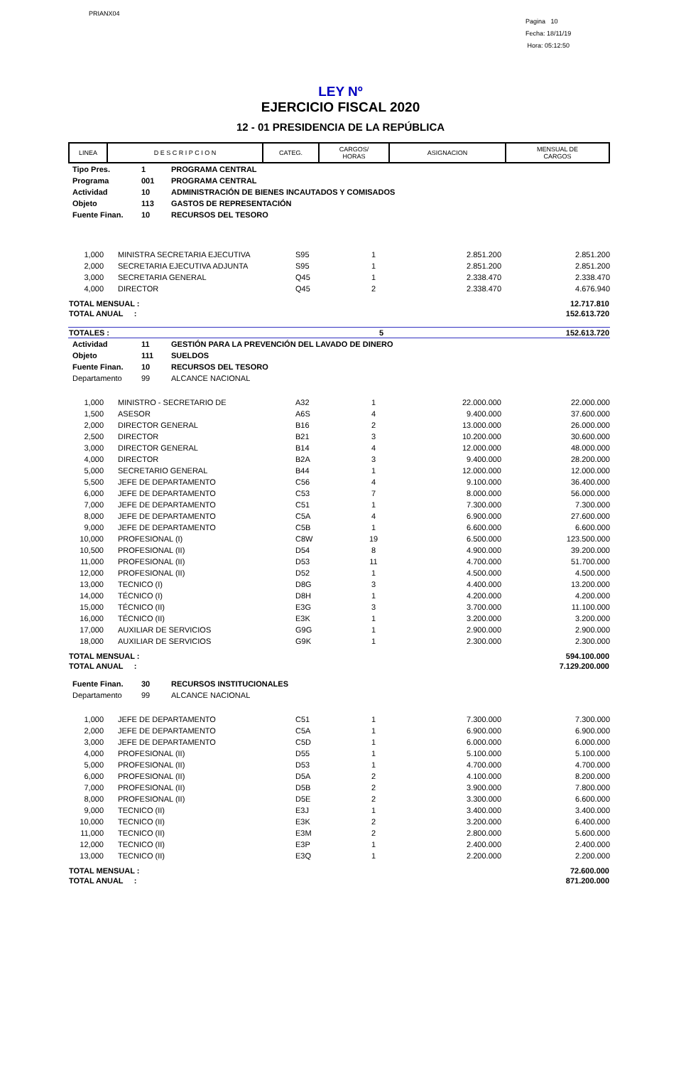PRIANX04
Pagina 10
Fecha: 18/11/19
Hora: 05:12:50
LEY Nº
EJERCICIO FISCAL 2020
12 - 01 PRESIDENCIA DE LA REPÚBLICA
| LINEA | D E S C R I P C I O N | CATEG. | CARGOS/ HORAS | ASIGNACION | MENSUAL DE CARGOS |
| Tipo Pres. | 1 | PROGRAMA CENTRAL |
| Programa | 001 | PROGRAMA CENTRAL |
| Actividad | 10 | ADMINISTRACIÓN DE BIENES INCAUTADOS Y COMISADOS |
| Objeto | 113 | GASTOS DE REPRESENTACIÓN |
| Fuente Finan. | 10 | RECURSOS DEL TESORO |
| 1,000 | | MINISTRA SECRETARIA EJECUTIVA | S95 | 1 | 2.851.200 | 2.851.200 |
| 2,000 | | SECRETARIA EJECUTIVA ADJUNTA | S95 | 1 | 2.851.200 | 2.851.200 |
| 3,000 | | SECRETARIA GENERAL | Q45 | 1 | 2.338.470 | 2.338.470 |
| 4,000 | | DIRECTOR | Q45 | 2 | 2.338.470 | 4.676.940 |
| TOTAL MENSUAL : | 12.717.810 |
| TOTAL ANUAL : | 152.613.720 |
| TOTALES : | 5 | 152.613.720 |
| Actividad | 11 | GESTIÓN PARA LA PREVENCIÓN DEL LAVADO DE DINERO |
| Objeto | 111 | SUELDOS |
| Fuente Finan. | 10 | RECURSOS DEL TESORO |
| Departamento | 99 | ALCANCE NACIONAL |
| 1,000 | | MINISTRO - SECRETARIO DE | A32 | 1 | 22.000.000 | 22.000.000 |
| 1,500 | | ASESOR | A6S | 4 | 9.400.000 | 37.600.000 |
| 2,000 | | DIRECTOR GENERAL | B16 | 2 | 13.000.000 | 26.000.000 |
| 2,500 | | DIRECTOR | B21 | 3 | 10.200.000 | 30.600.000 |
| 3,000 | | DIRECTOR GENERAL | B14 | 4 | 12.000.000 | 48.000.000 |
| 4,000 | | DIRECTOR | B2A | 3 | 9.400.000 | 28.200.000 |
| 5,000 | | SECRETARIO GENERAL | B44 | 1 | 12.000.000 | 12.000.000 |
| 5,500 | | JEFE DE DEPARTAMENTO | C56 | 4 | 9.100.000 | 36.400.000 |
| 6,000 | | JEFE DE DEPARTAMENTO | C53 | 7 | 8.000.000 | 56.000.000 |
| 7,000 | | JEFE DE DEPARTAMENTO | C51 | 1 | 7.300.000 | 7.300.000 |
| 8,000 | | JEFE DE DEPARTAMENTO | C5A | 4 | 6.900.000 | 27.600.000 |
| 9,000 | | JEFE DE DEPARTAMENTO | C5B | 1 | 6.600.000 | 6.600.000 |
| 10,000 | | PROFESIONAL (I) | C8W | 19 | 6.500.000 | 123.500.000 |
| 10,500 | | PROFESIONAL (II) | D54 | 8 | 4.900.000 | 39.200.000 |
| 11,000 | | PROFESIONAL (II) | D53 | 11 | 4.700.000 | 51.700.000 |
| 12,000 | | PROFESIONAL (II) | D52 | 1 | 4.500.000 | 4.500.000 |
| 13,000 | | TECNICO (I) | D8G | 3 | 4.400.000 | 13.200.000 |
| 14,000 | | TÉCNICO (I) | D8H | 1 | 4.200.000 | 4.200.000 |
| 15,000 | | TÉCNICO (II) | E3G | 3 | 3.700.000 | 11.100.000 |
| 16,000 | | TÉCNICO (II) | E3K | 1 | 3.200.000 | 3.200.000 |
| 17,000 | | AUXILIAR DE SERVICIOS | G9G | 1 | 2.900.000 | 2.900.000 |
| 18,000 | | AUXILIAR DE SERVICIOS | G9K | 1 | 2.300.000 | 2.300.000 |
| TOTAL MENSUAL : | 594.100.000 |
| TOTAL ANUAL : | 7.129.200.000 |
| Fuente Finan. | 30 | RECURSOS INSTITUCIONALES |
| Departamento | 99 | ALCANCE NACIONAL |
| 1,000 | | JEFE DE DEPARTAMENTO | C51 | 1 | 7.300.000 | 7.300.000 |
| 2,000 | | JEFE DE DEPARTAMENTO | C5A | 1 | 6.900.000 | 6.900.000 |
| 3,000 | | JEFE DE DEPARTAMENTO | C5D | 1 | 6.000.000 | 6.000.000 |
| 4,000 | | PROFESIONAL (II) | D55 | 1 | 5.100.000 | 5.100.000 |
| 5,000 | | PROFESIONAL (II) | D53 | 1 | 4.700.000 | 4.700.000 |
| 6,000 | | PROFESIONAL (II) | D5A | 2 | 4.100.000 | 8.200.000 |
| 7,000 | | PROFESIONAL (II) | D5B | 2 | 3.900.000 | 7.800.000 |
| 8,000 | | PROFESIONAL (II) | D5E | 2 | 3.300.000 | 6.600.000 |
| 9,000 | | TECNICO (II) | E3J | 1 | 3.400.000 | 3.400.000 |
| 10,000 | | TECNICO (II) | E3K | 2 | 3.200.000 | 6.400.000 |
| 11,000 | | TECNICO (II) | E3M | 2 | 2.800.000 | 5.600.000 |
| 12,000 | | TECNICO (II) | E3P | 1 | 2.400.000 | 2.400.000 |
| 13,000 | | TECNICO (II) | E3Q | 1 | 2.200.000 | 2.200.000 |
| TOTAL MENSUAL : | 72.600.000 |
| TOTAL ANUAL : | 871.200.000 |